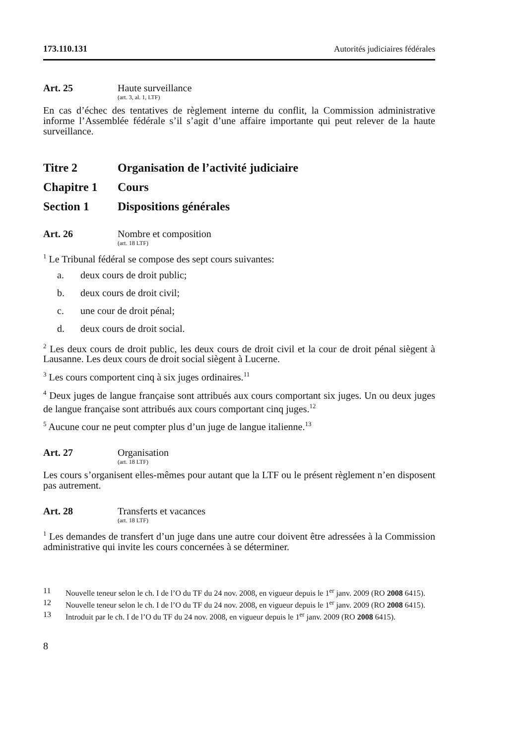173.110.131 Autorités judiciaires fédérales
Art. 25 Haute surveillance
(art. 3, al. 1, LTF)
En cas d’échec des tentatives de règlement interne du conflit, la Commission administrative informe l’Assemblée fédérale s’il s’agit d’une affaire importante qui peut relever de la haute surveillance.
Titre 2 Organisation de l’activité judiciaire
Chapitre 1 Cours
Section 1 Dispositions générales
Art. 26 Nombre et composition
(art. 18 LTF)
<sup>1</sup> Le Tribunal fédéral se compose des sept cours suivantes:
a. deux cours de droit public;
b. deux cours de droit civil;
c. une cour de droit pénal;
d. deux cours de droit social.
<sup>2</sup> Les deux cours de droit public, les deux cours de droit civil et la cour de droit pénal siègent à Lausanne. Les deux cours de droit social siègent à Lucerne.
<sup>3</sup> Les cours comportent cinq à six juges ordinaires.<sup>11</sup>
<sup>4</sup> Deux juges de langue française sont attribués aux cours comportant six juges. Un ou deux juges de langue française sont attribués aux cours comportant cinq juges.<sup>12</sup>
<sup>5</sup> Aucune cour ne peut compter plus d’un juge de langue italienne.<sup>13</sup>
Art. 27 Organisation
(art. 18 LTF)
Les cours s’organisent elles-mêmes pour autant que la LTF ou le présent règlement n’en disposent pas autrement.
Art. 28 Transferts et vacances
(art. 18 LTF)
<sup>1</sup> Les demandes de transfert d’un juge dans une autre cour doivent être adressées à la Commission administrative qui invite les cours concernées à se déterminer.
11 Nouvelle teneur selon le ch. I de l’O du TF du 24 nov. 2008, en vigueur depuis le 1<sup>er</sup> janv. 2009 (RO 2008 6415).
12 Nouvelle teneur selon le ch. I de l’O du TF du 24 nov. 2008, en vigueur depuis le 1<sup>er</sup> janv. 2009 (RO 2008 6415).
13 Introduit par le ch. I de l’O du TF du 24 nov. 2008, en vigueur depuis le 1<sup>er</sup> janv. 2009 (RO 2008 6415).
8